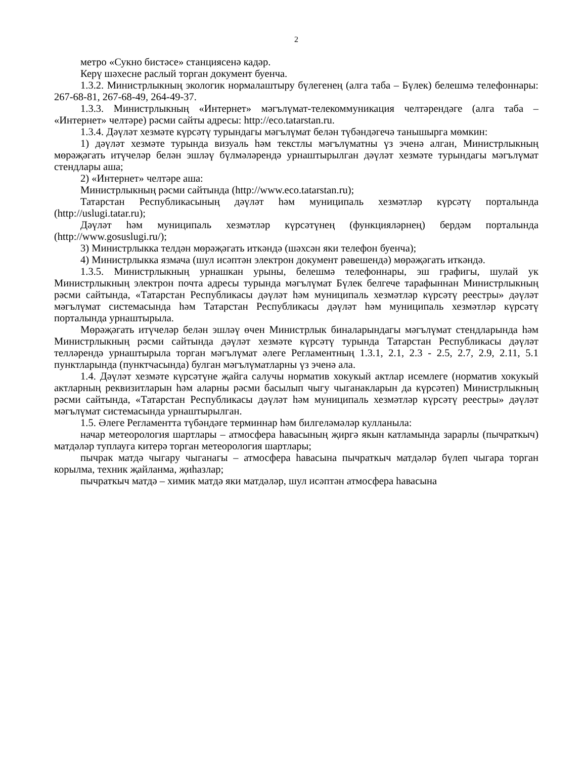2
метро «Сукно бистәсе» станциясенә кадәр.
Керү шәхесне раслый торган документ буенча.
1.3.2. Министрлыкның экологик нормалаштыру бүлегенең (алга таба – Бүлек) белешмә телефоннары: 267-68-81, 267-68-49, 264-49-37.
1.3.3. Министрлыкның «Интернет» мәгълүмат-телекоммуникация челтәрендәге (алга таба – «Интернет» челтәре) рәсми сайты адресы: http://eco.tatarstan.ru.
1.3.4. Дәүләт хезмәте күрсәтү турындагы мәгълүмат белән түбәндәгечә танышырга мөмкин:
1) дәүләт хезмәте турында визуаль һәм текстлы мәгълүматны үз эченә алган, Министрлыкның мөрәҗәгать итүчеләр белән эшләү бүлмәләрендә урнаштырылган дәүләт хезмәте турындагы мәгълүмат стендлары аша;
2) «Интернет» челтәре аша:
Министрлыкның рәсми сайтында (http://www.eco.tatarstan.ru);
Татарстан Республикасының дәүләт һәм муниципаль хезмәтләр күрсәтү порталында (http://uslugi.tatar.ru);
Дәүләт һәм муниципаль хезмәтләр күрсәтүнең (функцияләрнең) бердәм порталында (http://www.gosuslugi.ru/);
3) Министрлыкка телдән мөрәҗәгать иткәндә (шәхсән яки телефон буенча);
4) Министрлыкка язмача (шул исәптән электрон документ рәвешендә) мөрәҗәгать иткәндә.
1.3.5. Министрлыкның урнашкан урыны, белешмә телефоннары, эш графигы, шулай ук Министрлыкның электрон почта адресы турында мәгълүмат Бүлек белгече тарафыннан Министрлыкның рәсми сайтында, «Татарстан Республикасы дәүләт һәм муниципаль хезмәтләр күрсәтү реестры» дәүләт мәгълүмат системасында һәм Татарстан Республикасы дәүләт һәм муниципаль хезмәтләр күрсәтү порталында урнаштырыла.
Мөрәҗәгать итүчеләр белән эшләү өчен Министрлык биналарындагы мәгълүмат стендларында һәм Министрлыкның рәсми сайтында дәүләт хезмәте күрсәтү турында Татарстан Республикасы дәүләт телләрендә урнаштырыла торган мәгълүмат әлеге Регламентның 1.3.1, 2.1, 2.3 - 2.5, 2.7, 2.9, 2.11, 5.1 пунктларында (пунктчасында) булган мәгълүматларны үз эченә ала.
1.4. Дәүләт хезмәте күрсәтүне җайга салучы норматив хокукый актлар исемлеге (норматив хокукый актларның реквизитларын һәм аларны рәсми басылып чыгу чыганакларын да күрсәтеп) Министрлыкның рәсми сайтында, «Татарстан Республикасы дәүләт һәм муниципаль хезмәтләр күрсәтү реестры» дәүләт мәгълүмат системасында урнаштырылган.
1.5. Әлеге Регламентта түбәндәге терминнар һәм билгеләмәләр кулланыла:
начар метеорология шартлары – атмосфера һавасының җиргә якын катламында зарарлы (пычраткыч) матдәләр туплауга китерә торган метеорология шартлары;
пычрак матдә чыгару чыганагы – атмосфера һавасына пычраткыч матдәләр бүлеп чыгара торган корылма, техник җайланма, җиһазлар;
пычраткыч матдә – химик матдә яки матдәләр, шул исәптән атмосфера һавасына